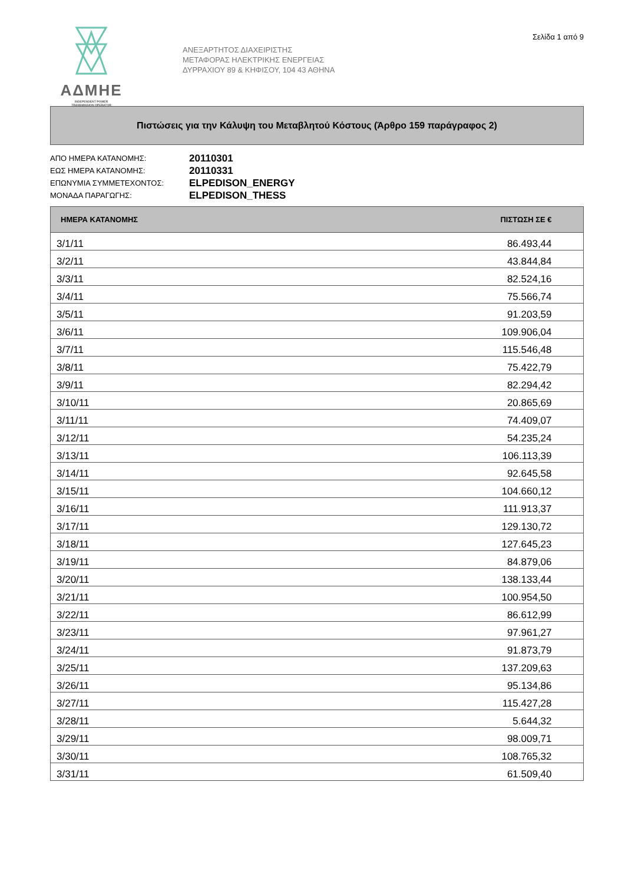ΑΔΜΗΕ
INDEPENDENT POWER
TRANSMISSION OPERATOR
ΑΝΕΞΑΡΤΗΤΟΣ ΔΙΑΧΕΙΡΙΣΤΗΣ
ΜΕΤΑΦΟΡΑΣ ΗΛΕΚΤΡΙΚΗΣ ΕΝΕΡΓΕΙΑΣ
ΔΥΡΡΑΧΙΟΥ 89 & ΚΗΦΙΣΟΥ, 104 43 ΑΘΗΝΑ
Σελίδα 1 από 9
Πιστώσεις για την Κάλυψη του Μεταβλητού Κόστους (Άρθρο 159 παράγραφος 2)
ΑΠΟ ΗΜΕΡΑ ΚΑΤΑΝΟΜΗΣ: 20110301 ΕΩΣ ΗΜΕΡΑ ΚΑΤΑΝΟΜΗΣ: 20110331 ΕΠΩΝΥΜΙΑ ΣΥΜΜΕΤΕΧΟΝΤΟΣ: ELPEDISON_ENERGY ΜΟΝΑΔΑ ΠΑΡΑΓΩΓΗΣ: ELPEDISON_THESS
| ΗΜΕΡΑ ΚΑΤΑΝΟΜΗΣ | ΠΙΣΤΩΣΗ ΣΕ € | |
| --- | --- | --- |
| 3/1/11 | 86.493,44 | |
| 3/2/11 | 43.844,84 | |
| 3/3/11 | 82.524,16 | |
| 3/4/11 | 75.566,74 | |
| 3/5/11 | 91.203,59 | |
| 3/6/11 | 109.906,04 | |
| 3/7/11 | 115.546,48 | |
| 3/8/11 | 75.422,79 | |
| 3/9/11 | 82.294,42 | |
| 3/10/11 | 20.865,69 | |
| 3/11/11 | 74.409,07 | |
| 3/12/11 | 54.235,24 | |
| 3/13/11 | 106.113,39 | |
| 3/14/11 | 92.645,58 | |
| 3/15/11 | 104.660,12 | |
| 3/16/11 | 111.913,37 | |
| 3/17/11 | 129.130,72 | |
| 3/18/11 | 127.645,23 | |
| 3/19/11 | 84.879,06 | |
| 3/20/11 | 138.133,44 | |
| 3/21/11 | 100.954,50 | |
| 3/22/11 | 86.612,99 | |
| 3/23/11 | 97.961,27 | |
| 3/24/11 | 91.873,79 | |
| 3/25/11 | 137.209,63 | |
| 3/26/11 | 95.134,86 | |
| 3/27/11 | 115.427,28 | |
| 3/28/11 | 5.644,32 | |
| 3/29/11 | 98.009,71 | |
| 3/30/11 | 108.765,32 | |
| 3/31/11 | 61.509,40 | |